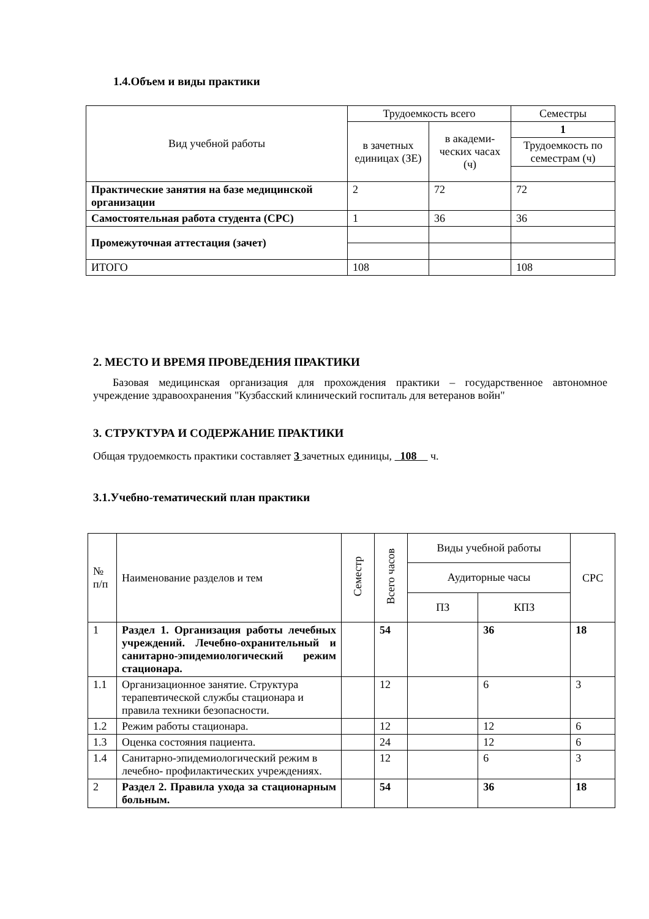1.4.Объем и виды практики
| Вид учебной работы | Трудоемкость всего | | Семестры |
| --- | --- | --- | --- |
| | в зачетных единицах (ЗЕ) | в академи-ческих часах (ч) | |
| | | | 1 |
| | | | Трудоемкость по семестрам (ч) |
| Практические занятия на базе медицинской организации | 2 | 72 | 72 |
| Самостоятельная работа студента (СРС) | 1 | 36 | 36 |
| Промежуточная аттестация (зачет) | | | |
| ИТОГО | 108 | | 108 |
2. МЕСТО И ВРЕМЯ ПРОВЕДЕНИЯ ПРАКТИКИ
Базовая медицинская организация для прохождения практики – государственное автономное учреждение здравоохранения "Кузбасский клинический госпиталь для ветеранов войн"
3. СТРУКТУРА И СОДЕРЖАНИЕ ПРАКТИКИ
Общая трудоемкость практики составляет 3 зачетных единицы, 108 ч.
3.1.Учебно-тематический план практики
| № п/п | Наименование разделов и тем | Семестр | Всего часов | Виды учебной работы | | СРС |
| --- | --- | --- | --- | --- | --- | --- |
| | | | | Аудиторные часы | | |
| | | | | ПЗ | КПЗ | |
| 1 | Раздел 1. Организация работы лечебных учреждений. Лечебно-охранительный и санитарно-эпидемиологический режим стационара. | | 54 | | 36 | 18 |
| 1.1 | Организационное занятие. Структура терапевтической службы стационара и правила техники безопасности. | | 12 | | 6 | 3 |
| 1.2 | Режим работы стационара. | | 12 | | 12 | 6 |
| 1.3 | Оценка состояния пациента. | | 24 | | 12 | 6 |
| 1.4 | Санитарно-эпидемиологический режим в лечебно- профилактических учреждениях. | | 12 | | 6 | 3 |
| 2 | Раздел 2. Правила ухода за стационарным больным. | | 54 | | 36 | 18 |